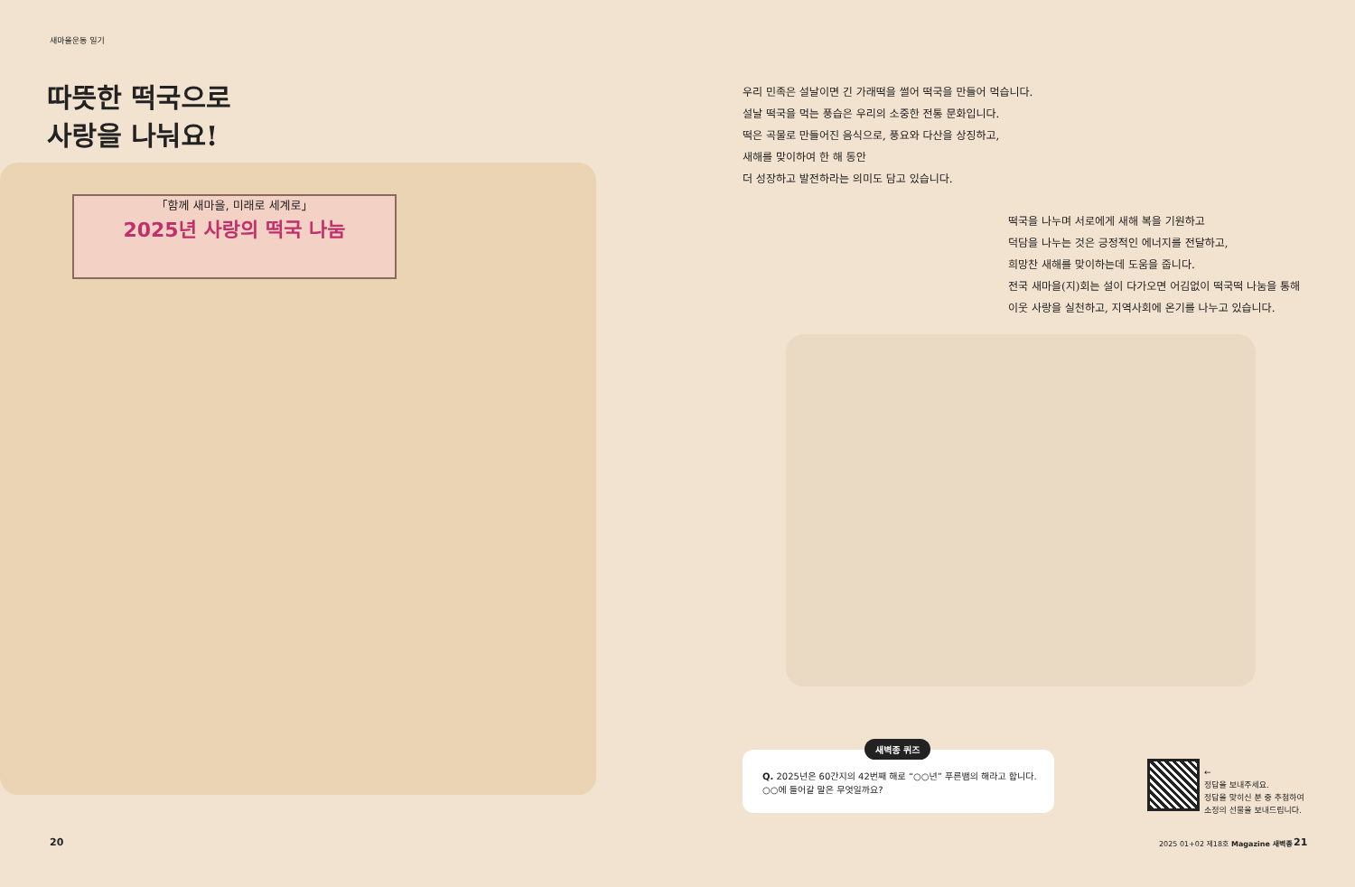새마을운동 일기
따뜻한 떡국으로
사랑을 나눠요!
「함께 새마을, 미래로 세계로」
2025년 사랑의 떡국 나눔
우리 민족은 설날이면 긴 가래떡을 썰어 떡국을 만들어 먹습니다.
설날 떡국을 먹는 풍습은 우리의 소중한 전통 문화입니다.
떡은 곡물로 만들어진 음식으로, 풍요와 다산을 상징하고,
새해를 맞이하여 한 해 동안
더 성장하고 발전하라는 의미도 담고 있습니다.
떡국을 나누며 서로에게 새해 복을 기원하고
덕담을 나누는 것은 긍정적인 에너지를 전달하고,
희망찬 새해를 맞이하는데 도움을 줍니다.
전국 새마을(지)회는 설이 다가오면 어김없이 떡국떡 나눔을 통해
이웃 사랑을 실천하고, 지역사회에 온기를 나누고 있습니다.
새벽종 퀴즈
Q. 2025년은 60간지의 42번째 해로 “○○년” 푸른뱀의 해라고 합니다.
○○에 들어갈 말은 무엇일까요?
←
정답을 보내주세요.
정답을 맞히신 분 중 추첨하여
소정의 선물을 보내드립니다.
20
2025 01+02 제18호 Magazine 새벽종
21